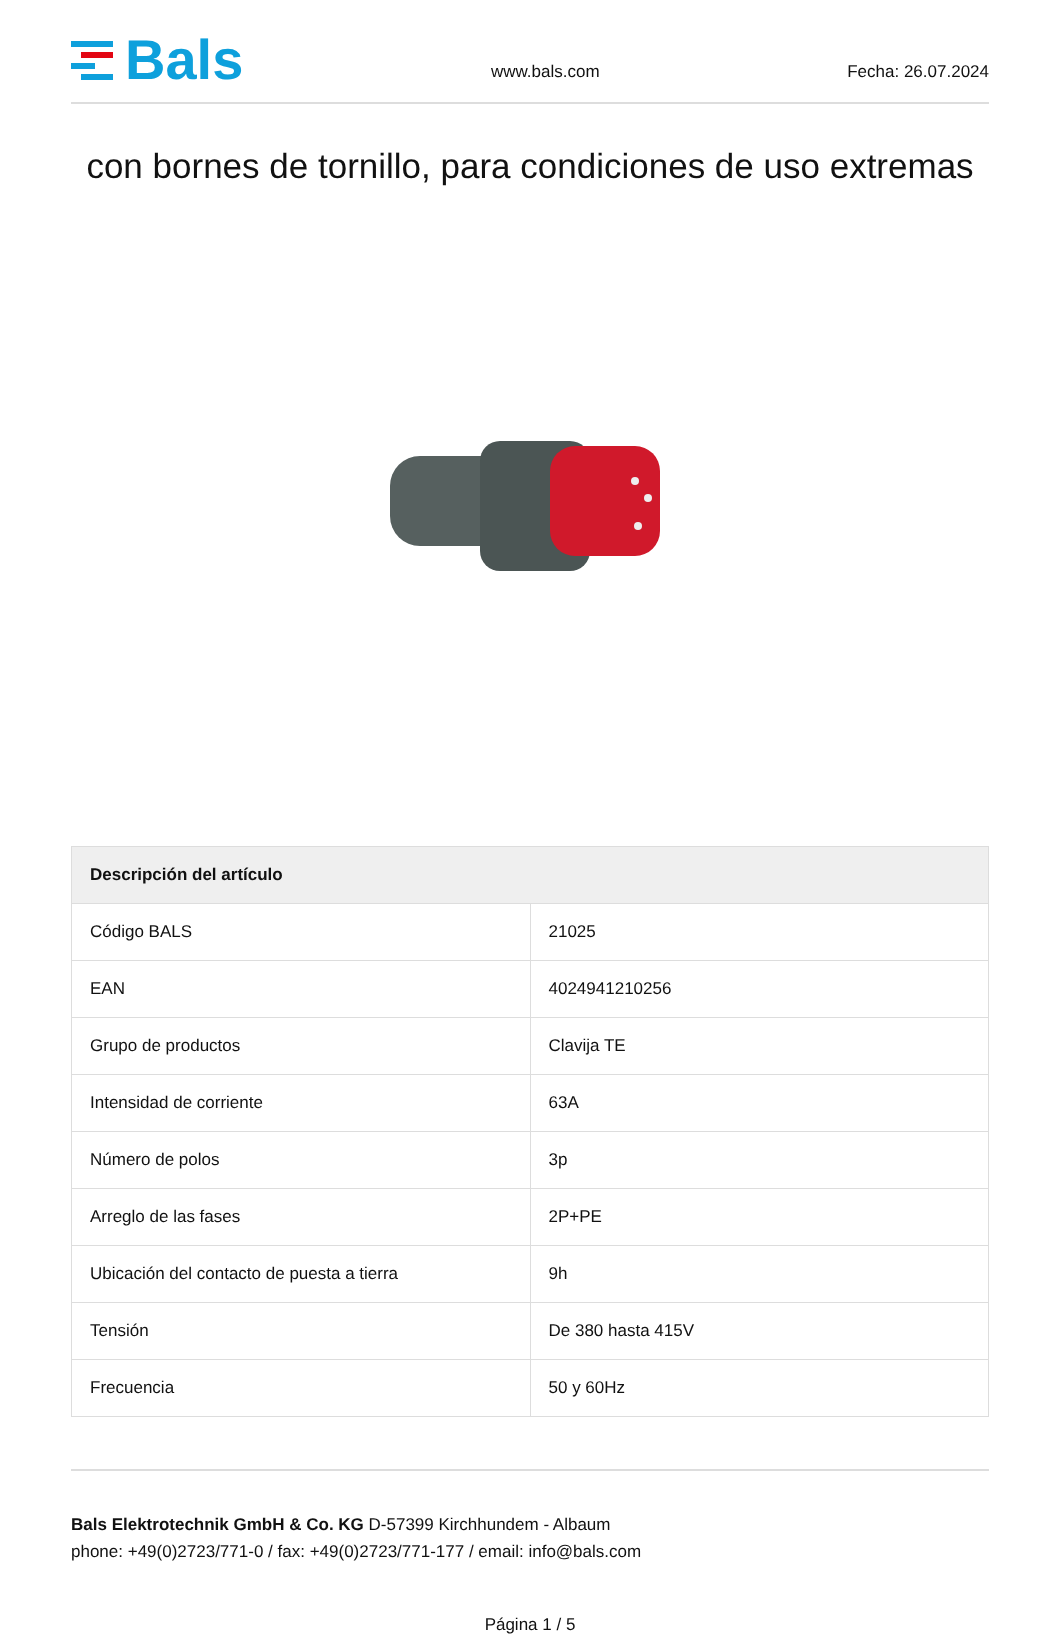Bals
www.bals.com
Fecha: 26.07.2024
con bornes de tornillo, para condiciones de uso extremas
| Descripción del artículo | |
| --- | --- |
| Código BALS | 21025 |
| EAN | 4024941210256 |
| Grupo de productos | Clavija TE |
| Intensidad de corriente | 63A |
| Número de polos | 3p |
| Arreglo de las fases | 2P+PE |
| Ubicación del contacto de puesta a tierra | 9h |
| Tensión | De 380 hasta 415V |
| Frecuencia | 50 y 60Hz |
Bals Elektrotechnik GmbH & Co. KG D-57399 Kirchhundem - Albaum
phone: +49(0)2723/771-0 / fax: +49(0)2723/771-177 / email: info@bals.com
Página 1 / 5